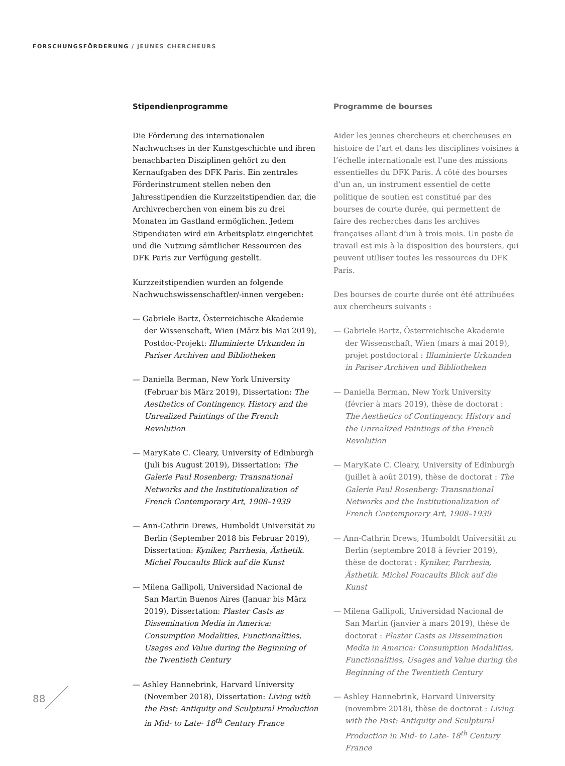FORSCHUNGSFÖRDERUNG / JEUNES CHERCHEURS
Stipendienprogramme
Die Förderung des internationalen Nachwuchses in der Kunstgeschichte und ihren benachbarten Disziplinen gehört zu den Kernaufgaben des DFK Paris. Ein zentrales Förderinstrument stellen neben den Jahresstipendien die Kurzzeitstipendien dar, die Archivrecherchen von einem bis zu drei Monaten im Gastland ermöglichen. Jedem Stipendiaten wird ein Arbeitsplatz eingerichtet und die Nutzung sämtlicher Ressourcen des DFK Paris zur Verfügung gestellt.
Kurzzeitstipendien wurden an folgende Nachwuchswissenschaftler/-innen vergeben:
— Gabriele Bartz, Österreichische Akademie der Wissenschaft, Wien (März bis Mai 2019), Postdoc-Projekt: Illuminierte Urkunden in Pariser Archiven und Bibliotheken
— Daniella Berman, New York University (Februar bis März 2019), Dissertation: The Aesthetics of Contingency. History and the Unrealized Paintings of the French Revolution
— MaryKate C. Cleary, University of Edinburgh (Juli bis August 2019), Dissertation: The Galerie Paul Rosenberg: Transnational Networks and the Institutionalization of French Contemporary Art, 1908–1939
— Ann-Cathrin Drews, Humboldt Universität zu Berlin (September 2018 bis Februar 2019), Dissertation: Kyniker, Parrhesia, Ästhetik. Michel Foucaults Blick auf die Kunst
— Milena Gallipoli, Universidad Nacional de San Martin Buenos Aires (Januar bis März 2019), Dissertation: Plaster Casts as Dissemination Media in America: Consumption Modalities, Functionalities, Usages and Value during the Beginning of the Twentieth Century
— Ashley Hannebrink, Harvard University (November 2018), Dissertation: Living with the Past: Antiquity and Sculptural Production in Mid- to Late- 18<sup>th</sup> Century France
Programme de bourses
Aider les jeunes chercheurs et chercheuses en histoire de l’art et dans les disciplines voisines à l’échelle internationale est l’une des missions essentielles du DFK Paris. À côté des bourses d’un an, un instrument essentiel de cette politique de soutien est constitué par des bourses de courte durée, qui permettent de faire des recherches dans les archives françaises allant d’un à trois mois. Un poste de travail est mis à la disposition des boursiers, qui peuvent utiliser toutes les ressources du DFK Paris.
Des bourses de courte durée ont été attribuées aux chercheurs suivants :
— Gabriele Bartz, Österreichische Akademie der Wissenschaft, Wien (mars à mai 2019), projet postdoctoral : Illuminierte Urkunden in Pariser Archiven und Bibliotheken
— Daniella Berman, New York University (février à mars 2019), thèse de doctorat : The Aesthetics of Contingency. History and the Unrealized Paintings of the French Revolution
— MaryKate C. Cleary, University of Edinburgh (juillet à août 2019), thèse de doctorat : The Galerie Paul Rosenberg: Transnational Networks and the Institutionalization of French Contemporary Art, 1908–1939
— Ann-Cathrin Drews, Humboldt Universität zu Berlin (septembre 2018 à février 2019), thèse de doctorat : Kyniker, Parrhesia, Ästhetik. Michel Foucaults Blick auf die Kunst
— Milena Gallipoli, Universidad Nacional de San Martin (janvier à mars 2019), thèse de doctorat : Plaster Casts as Dissemination Media in America: Consumption Modalities, Functionalities, Usages and Value during the Beginning of the Twentieth Century
— Ashley Hannebrink, Harvard University (novembre 2018), thèse de doctorat : Living with the Past: Antiquity and Sculptural Production in Mid- to Late- 18<sup>th</sup> Century France
88